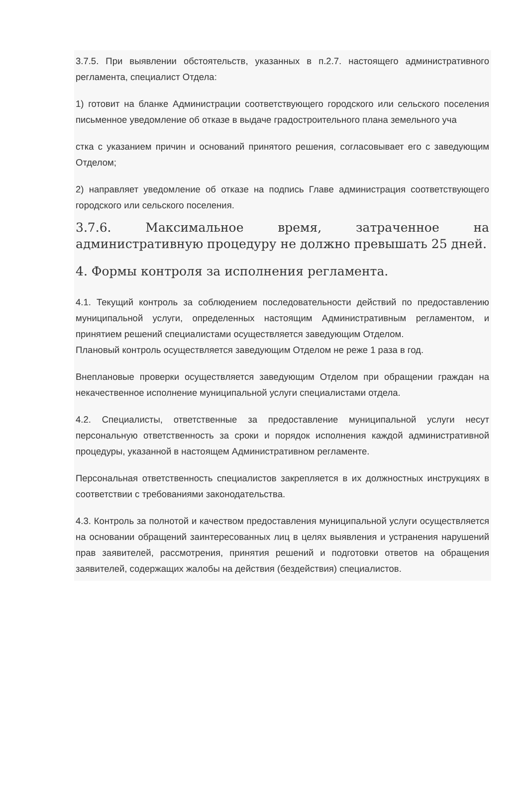3.7.5. При выявлении обстоятельств, указанных в п.2.7. настоящего административного регламента, специалист Отдела:
1) готовит на бланке Администрации соответствующего городского или сельского поселения письменное уведомление об отказе в выдаче градостроительного плана земельного уча
стка с указанием причин и оснований принятого решения, согласовывает его с заведующим Отделом;
2) направляет уведомление об отказе на подпись Главе администрация соответствующего городского или сельского поселения.
3.7.6. Максимальное время, затраченное на административную процедуру не должно превышать 25 дней.
4. Формы контроля за исполнения регламента.
4.1. Текущий контроль за соблюдением последовательности действий по предоставлению муниципальной услуги, определенных настоящим Административным регламентом, и принятием решений специалистами осуществляется заведующим Отделом.
Плановый контроль осуществляется заведующим Отделом не реже 1 раза в год.
Внеплановые проверки осуществляется заведующим Отделом при обращении граждан на некачественное исполнение муниципальной услуги специалистами отдела.
4.2. Специалисты, ответственные за предоставление муниципальной услуги несут персональную ответственность за сроки и порядок исполнения каждой административной процедуры, указанной в настоящем Административном регламенте.
Персональная ответственность специалистов закрепляется в их должностных инструкциях в соответствии с требованиями законодательства.
4.3. Контроль за полнотой и качеством предоставления муниципальной услуги осуществляется на основании обращений заинтересованных лиц в целях выявления и устранения нарушений прав заявителей, рассмотрения, принятия решений и подготовки ответов на обращения заявителей, содержащих жалобы на действия (бездействия) специалистов.